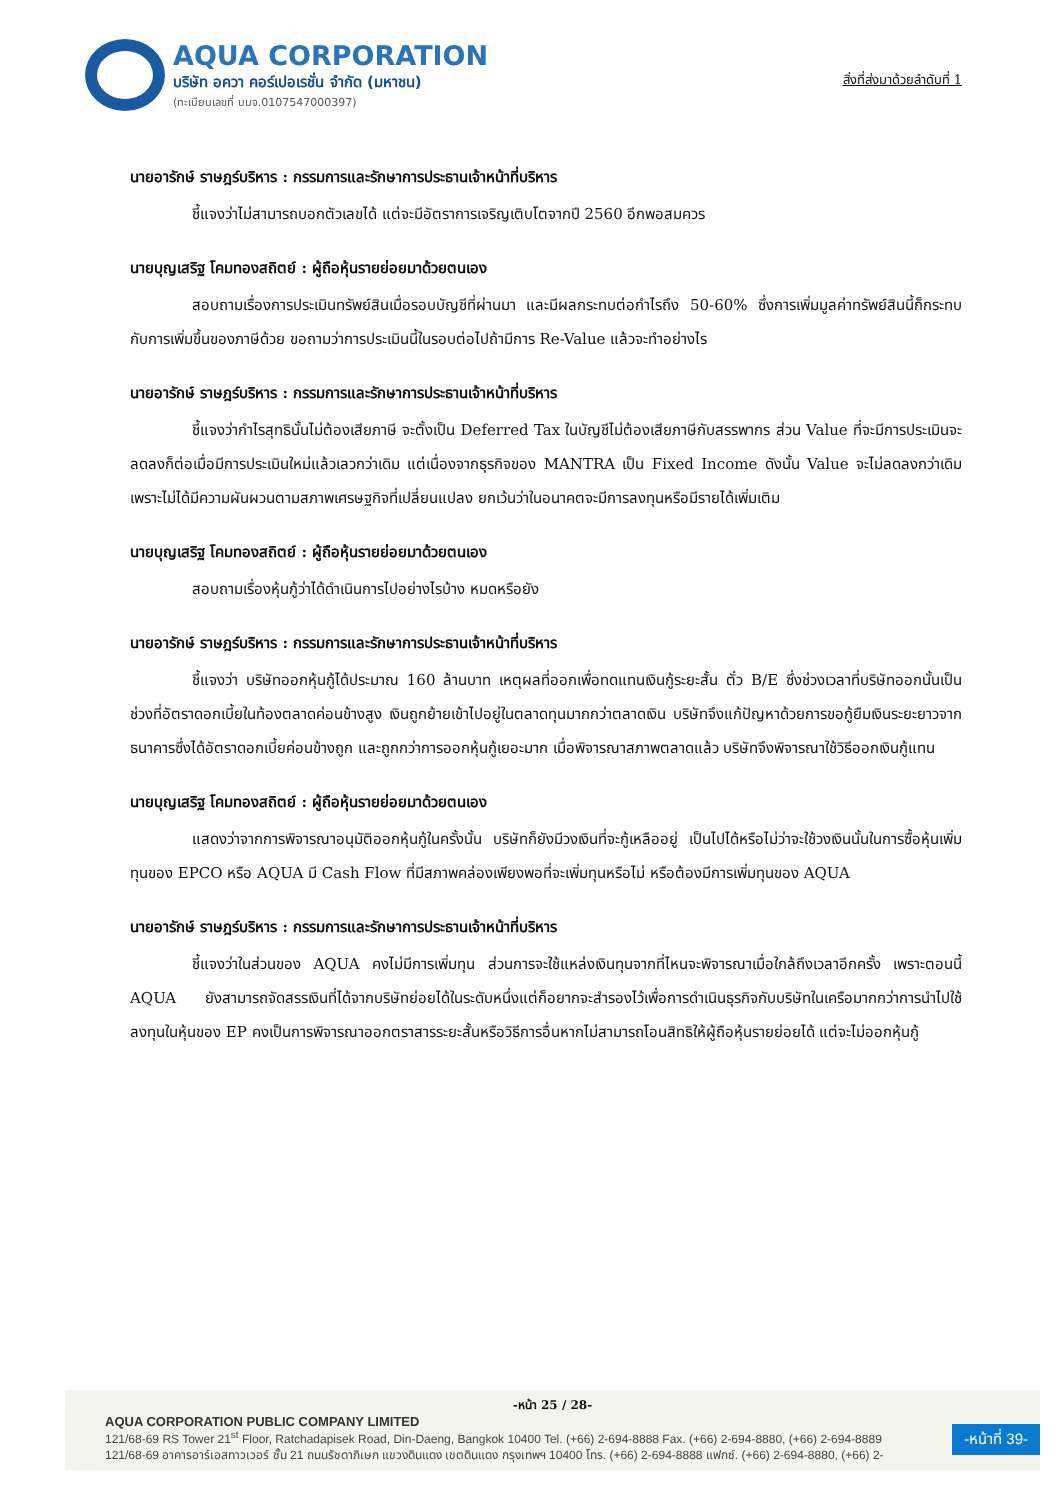AQUA CORPORATION
บริษัท อควา คอร์เปอเรชั่น จำกัด (มหาชน)
(ทะเบียนเลขที่ บมจ.0107547000397)
สิ่งที่ส่งมาด้วยลำดับที่ 1
นายอารักษ์ ราษฎร์บริหาร : กรรมการและรักษาการประธานเจ้าหน้าที่บริหาร
ชี้แจงว่าไม่สามารถบอกตัวเลขได้ แต่จะมีอัตราการเจริญเติบโตจากปี 2560 อีกพอสมควร
นายบุญเสริฐ โคมทองสถิตย์ : ผู้ถือหุ้นรายย่อยมาด้วยตนเอง
สอบถามเรื่องการประเมินทรัพย์สินเมื่อรอบบัญชีที่ผ่านมา และมีผลกระทบต่อกำไรถึง 50-60% ซึ่งการเพิ่มมูลค่าทรัพย์สินนี้ก็กระทบกับการเพิ่มขึ้นของภาษีด้วย ขอถามว่าการประเมินนี้ในรอบต่อไปถ้ามีการ Re-Value แล้วจะทำอย่างไร
นายอารักษ์ ราษฎร์บริหาร : กรรมการและรักษาการประธานเจ้าหน้าที่บริหาร
ชี้แจงว่ากำไรสุทธินั้นไม่ต้องเสียภาษี จะตั้งเป็น Deferred Tax ในบัญชีไม่ต้องเสียภาษีกับสรรพากร ส่วน Value ที่จะมีการประเมินจะลดลงก็ต่อเมื่อมีการประเมินใหม่แล้วเลวกว่าเดิม แต่เนื่องจากธุรกิจของ MANTRA เป็น Fixed Income ดังนั้น Value จะไม่ลดลงกว่าเดิม เพราะไม่ได้มีความผันผวนตามสภาพเศรษฐกิจที่เปลี่ยนแปลง ยกเว้นว่าในอนาคตจะมีการลงทุนหรือมีรายได้เพิ่มเติม
นายบุญเสริฐ โคมทองสถิตย์ : ผู้ถือหุ้นรายย่อยมาด้วยตนเอง
สอบถามเรื่องหุ้นกู้ว่าได้ดำเนินการไปอย่างไรบ้าง หมดหรือยัง
นายอารักษ์ ราษฎร์บริหาร : กรรมการและรักษาการประธานเจ้าหน้าที่บริหาร
ชี้แจงว่า บริษัทออกหุ้นกู้ได้ประมาณ 160 ล้านบาท เหตุผลที่ออกเพื่อทดแทนเงินกู้ระยะสั้น ตั๋ว B/E ซึ่งช่วงเวลาที่บริษัทออกนั้นเป็นช่วงที่อัตราดอกเบี้ยในท้องตลาดค่อนข้างสูง เงินถูกย้ายเข้าไปอยู่ในตลาดทุนมากกว่าตลาดเงิน บริษัทจึงแก้ปัญหาด้วยการขอกู้ยืมเงินระยะยาวจากธนาคารซึ่งได้อัตราดอกเบี้ยค่อนข้างถูก และถูกกว่าการออกหุ้นกู้เยอะมาก เมื่อพิจารณาสภาพตลาดแล้ว บริษัทจึงพิจารณาใช้วิธีออกเงินกู้แทน
นายบุญเสริฐ โคมทองสถิตย์ : ผู้ถือหุ้นรายย่อยมาด้วยตนเอง
แสดงว่าจากการพิจารณาอนุมัติออกหุ้นกู้ในครั้งนั้น บริษัทก็ยังมีวงเงินที่จะกู้เหลืออยู่ เป็นไปได้หรือไม่ว่าจะใช้วงเงินนั้นในการซื้อหุ้นเพิ่มทุนของ EPCO หรือ AQUA มี Cash Flow ที่มีสภาพคล่องเพียงพอที่จะเพิ่มทุนหรือไม่ หรือต้องมีการเพิ่มทุนของ AQUA
นายอารักษ์ ราษฎร์บริหาร : กรรมการและรักษาการประธานเจ้าหน้าที่บริหาร
ชี้แจงว่าในส่วนของ AQUA คงไม่มีการเพิ่มทุน ส่วนการจะใช้แหล่งเงินทุนจากที่ไหนจะพิจารณาเมื่อใกล้ถึงเวลาอีกครั้ง เพราะตอนนี้ AQUA ยังสามารถจัดสรรเงินที่ได้จากบริษัทย่อยได้ในระดับหนึ่งแต่ก็อยากจะสำรองไว้เพื่อการดำเนินธุรกิจกับบริษัทในเครือมากกว่าการนำไปใช้ลงทุนในหุ้นของ EP คงเป็นการพิจารณาออกตราสารระยะสั้นหรือวิธีการอื่นหากไม่สามารถโอนสิทธิให้ผู้ถือหุ้นรายย่อยได้ แต่จะไม่ออกหุ้นกู้
-หน้า 25 / 28-
AQUA CORPORATION PUBLIC COMPANY LIMITED
121/68-69 RS Tower 21<sup>st</sup> Floor, Ratchadapisek Road, Din-Daeng, Bangkok 10400 Tel. (+66) 2-694-8888 Fax. (+66) 2-694-8880, (+66) 2-694-8889
121/68-69 อาคารอาร์เอสทาวเวอร์ ชั้น 21 ถนนรัชดาภิเษก แขวงดินแดง เขตดินแดง กรุงเทพฯ 10400 โทร. (+66) 2-694-8888 แฟกซ์. (+66) 2-694-8880, (+66) 2-
-หน้าที่ 39-